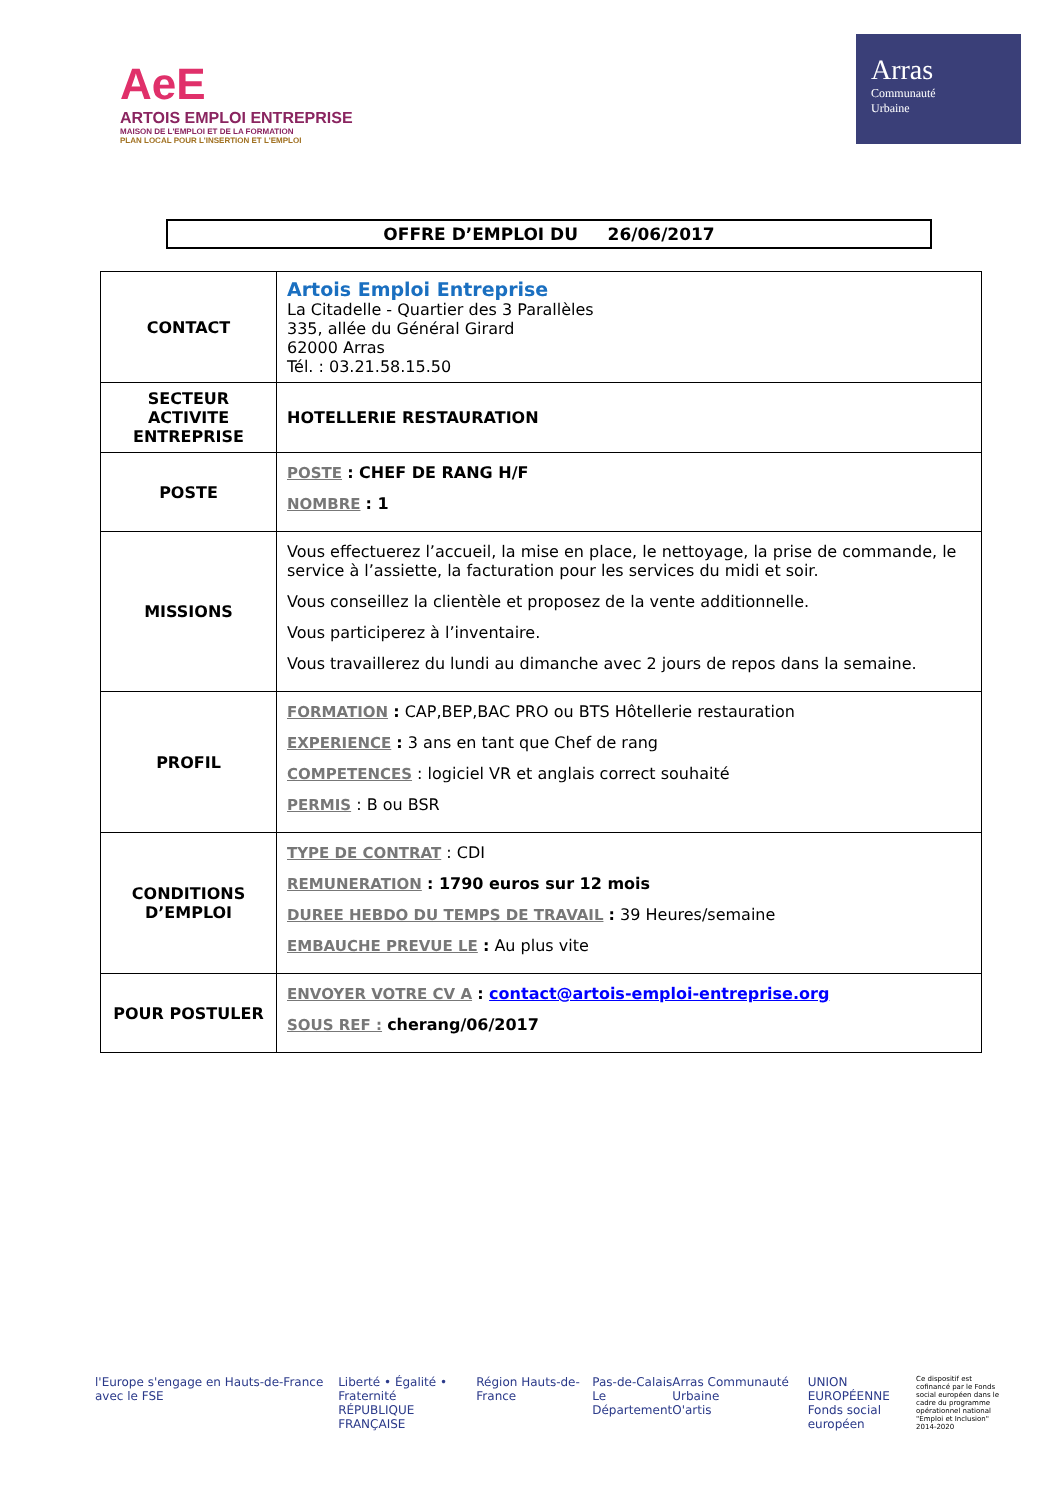AeE
ARTOIS EMPLOI ENTREPRISE
MAISON DE L'EMPLOI ET DE LA FORMATION
PLAN LOCAL POUR L'INSERTION ET L'EMPLOI
Arras
Communauté
Urbaine
OFFRE D’EMPLOI DU 26/06/2017
| CONTACT | Artois Emploi Entreprise La Citadelle - Quartier des 3 Parallèles 335, allée du Général Girard 62000 Arras Tél. : 03.21.58.15.50 |
| SECTEUR ACTIVITE ENTREPRISE | HOTELLERIE RESTAURATION |
| POSTE | POSTE : CHEF DE RANG H/F NOMBRE : 1 |
| MISSIONS | Vous effectuerez l’accueil, la mise en place, le nettoyage, la prise de commande, le service à l’assiette, la facturation pour les services du midi et soir. Vous conseillez la clientèle et proposez de la vente additionnelle. Vous participerez à l’inventaire. Vous travaillerez du lundi au dimanche avec 2 jours de repos dans la semaine. |
| PROFIL | FORMATION : CAP,BEP,BAC PRO ou BTS Hôtellerie restauration EXPERIENCE : 3 ans en tant que Chef de rang COMPETENCES : logiciel VR et anglais correct souhaité PERMIS : B ou BSR |
| CONDITIONS D’EMPLOI | TYPE DE CONTRAT : CDI REMUNERATION : 1790 euros sur 12 mois DUREE HEBDO DU TEMPS DE TRAVAIL : 39 Heures/semaine EMBAUCHE PREVUE LE : Au plus vite |
| POUR POSTULER | ENVOYER VOTRE CV A : contact@artois-emploi-entreprise.org SOUS REF : cherang/06/2017 |
l'Europe s'engage en Hauts-de-France avec le FSE
Liberté • Égalité • Fraternité
RÉPUBLIQUE FRANÇAISE
Région Hauts-de-France Pas-de-Calais
Le Département
Arras Communauté Urbaine
O'artis
UNION EUROPÉENNE
Fonds social européen
Ce dispositif est cofinancé par le Fonds social européen dans le cadre du programme opérationnel national "Emploi et Inclusion" 2014-2020